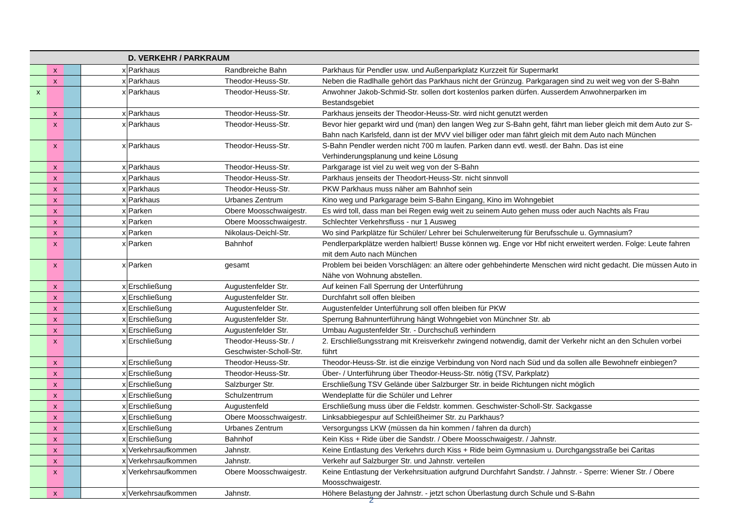| | | | | D. VERKEHR / PARKRAUM | | |
| | x | | x | Parkhaus | Randbreiche Bahn | Parkhaus für Pendler usw. und Außenparkplatz Kurzzeit für Supermarkt |
| | x | | x | Parkhaus | Theodor-Heuss-Str. | Neben die Radlhalle gehört das Parkhaus nicht der Grünzug. Parkgaragen sind zu weit weg von der S-Bahn |
| x | | | x | Parkhaus | Theodor-Heuss-Str. | Anwohner Jakob-Schmid-Str. sollen dort kostenlos parken dürfen. Ausserdem Anwohnerparken im Bestandsgebiet |
| | x | | x | Parkhaus | Theodor-Heuss-Str. | Parkhaus jenseits der Theodor-Heuss-Str. wird nicht genutzt werden |
| | x | | x | Parkhaus | Theodor-Heuss-Str. | Bevor hier geparkt wird und (man) den langen Weg zur S-Bahn geht, fährt man lieber gleich mit dem Auto zur S-Bahn nach Karlsfeld, dann ist der MVV viel billiger oder man fährt gleich mit dem Auto nach München |
| | x | | x | Parkhaus | Theodor-Heuss-Str. | S-Bahn Pendler werden nicht 700 m laufen. Parken dann evtl. westl. der Bahn. Das ist eine Verhinderungsplanung und keine Lösung |
| | x | | x | Parkhaus | Theodor-Heuss-Str. | Parkgarage ist viel zu weit weg von der S-Bahn |
| | x | | x | Parkhaus | Theodor-Heuss-Str. | Parkhaus jenseits der Theodort-Heuss-Str. nicht sinnvoll |
| | x | | x | Parkhaus | Theodor-Heuss-Str. | PKW Parkhaus muss näher am Bahnhof sein |
| | x | | x | Parkhaus | Urbanes Zentrum | Kino weg und Parkgarage beim S-Bahn Eingang, Kino im Wohngebiet |
| | x | | x | Parken | Obere Moosschwaigestr. | Es wird toll, dass man bei Regen ewig weit zu seinem Auto gehen muss oder auch Nachts als Frau |
| | x | | x | Parken | Obere Moosschwaigestr. | Schlechter Verkehrsfluss - nur 1 Ausweg |
| | x | | x | Parken | Nikolaus-Deichl-Str. | Wo sind Parkplätze für Schüler/ Lehrer bei Schulerweiterung für Berufsschule u. Gymnasium? |
| | x | | x | Parken | Bahnhof | Pendlerparkplätze werden halbiert! Busse können wg. Enge vor Hbf nicht erweitert werden. Folge: Leute fahren mit dem Auto nach München |
| | x | | x | Parken | gesamt | Problem bei beiden Vorschlägen: an ältere oder gehbehinderte Menschen wird nicht gedacht. Die müssen Auto in Nähe von Wohnung abstellen. |
| | x | | x | Erschließung | Augustenfelder Str. | Auf keinen Fall Sperrung der Unterführung |
| | x | | x | Erschließung | Augustenfelder Str. | Durchfahrt soll offen bleiben |
| | x | | x | Erschließung | Augustenfelder Str. | Augustenfelder Unterführung soll offen bleiben für PKW |
| | x | | x | Erschließung | Augustenfelder Str. | Sperrung Bahnunterführung hängt Wohngebiet von Münchner Str. ab |
| | x | | x | Erschließung | Augustenfelder Str. | Umbau Augustenfelder Str. - Durchschuß verhindern |
| | x | | x | Erschließung | Theodor-Heuss-Str. / Geschwister-Scholl-Str. | 2. Erschließungsstrang mit Kreisverkehr zwingend notwendig, damit der Verkehr nicht an den Schulen vorbei führt |
| | x | | x | Erschließung | Theodor-Heuss-Str. | Theodor-Heuss-Str. ist die einzige Verbindung von Nord nach Süd und da sollen alle Bewohnefr einbiegen? |
| | x | | x | Erschließung | Theodor-Heuss-Str. | Über- / Unterführung über Theodor-Heuss-Str. nötig (TSV, Parkplatz) |
| | x | | x | Erschließung | Salzburger Str. | Erschließung TSV Gelände über Salzburger Str. in beide Richtungen nicht möglich |
| | x | | x | Erschließung | Schulzentrrum | Wendeplatte für die Schüler und Lehrer |
| | x | | x | Erschließung | Augustenfeld | Erschließung muss über die Feldstr. kommen. Geschwister-Scholl-Str. Sackgasse |
| | x | | x | Erschließung | Obere Moosschwaigestr. | Linksabbiegespur auf Schleißheimer Str. zu Parkhaus? |
| | x | | x | Erschließung | Urbanes Zentrum | Versorgungss LKW (müssen da hin kommen / fahren da durch) |
| | x | | x | Erschließung | Bahnhof | Kein Kiss + Ride über die Sandstr. / Obere Moosschwaigestr. / Jahnstr. |
| | x | | x | Verkehrsaufkommen | Jahnstr. | Keine Entlastung des Verkehrs durch Kiss + Ride beim Gymnasium u. Durchgangsstraße bei Caritas |
| | x | | x | Verkehrsaufkommen | Jahnstr. | Verkehr auf Salzburger Str. und Jahnstr. verteilen |
| | x | | x | Verkehrsaufkommen | Obere Moosschwaigestr. | Keine Entlastung der Verkehrsituation aufgrund Durchfahrt Sandstr. / Jahnstr. - Sperre: Wiener Str. / Obere Moosschwaigestr. |
| | x | | x | Verkehrsaufkommen | Jahnstr. | Höhere Belastung der Jahnstr. - jetzt schon Überlastung durch Schule und S-Bahn |
2